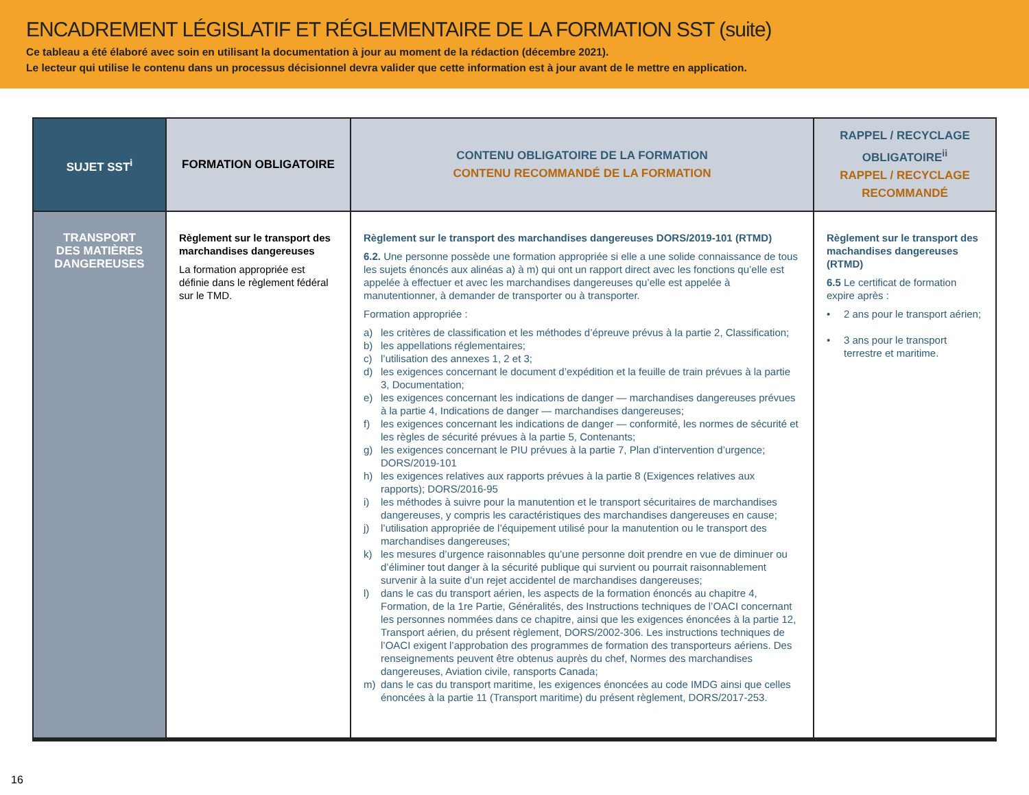ENCADREMENT LÉGISLATIF ET RÉGLEMENTAIRE DE LA FORMATION SST (suite)
Ce tableau a été élaboré avec soin en utilisant la documentation à jour au moment de la rédaction (décembre 2021).
Le lecteur qui utilise le contenu dans un processus décisionnel devra valider que cette information est à jour avant de le mettre en application.
| SUJET SST<sup>i</sup> | FORMATION OBLIGATOIRE | CONTENU OBLIGATOIRE DE LA FORMATION CONTENU RECOMMANDÉ DE LA FORMATION | RAPPEL / RECYCLAGE OBLIGATOIRE<sup>ii</sup> RAPPEL / RECYCLAGE RECOMMANDÉ |
| --- | --- | --- | --- |
| TRANSPORT DES MATIÈRES DANGEREUSES | Règlement sur le transport des marchandises dangereuses La formation appropriée est définie dans le règlement fédéral sur le TMD. | Règlement sur le transport des marchandises dangereuses DORS/2019-101 (RTMD) 6.2. Une personne possède une formation appropriée si elle a une solide connaissance de tous les sujets énoncés aux alinéas a) à m) qui ont un rapport direct avec les fonctions qu’elle est appelée à effectuer et avec les marchandises dangereuses qu’elle est appelée à manutentionner, à demander de transporter ou à transporter. Formation appropriée : a) les critères de classification et les méthodes d’épreuve prévus à la partie 2, Classification; b) les appellations réglementaires; c) l’utilisation des annexes 1, 2 et 3; d) les exigences concernant le document d’expédition et la feuille de train prévues à la partie 3, Documentation; e) les exigences concernant les indications de danger — marchandises dangereuses prévues à la partie 4, Indications de danger — marchandises dangereuses; f) les exigences concernant les indications de danger — conformité, les normes de sécurité et les règles de sécurité prévues à la partie 5, Contenants; g) les exigences concernant le PIU prévues à la partie 7, Plan d’intervention d’urgence; DORS/2019-101 h) les exigences relatives aux rapports prévues à la partie 8 (Exigences relatives aux rapports); DORS/2016-95 i) les méthodes à suivre pour la manutention et le transport sécuritaires de marchandises dangereuses, y compris les caractéristiques des marchandises dangereuses en cause; j) l’utilisation appropriée de l’équipement utilisé pour la manutention ou le transport des marchandises dangereuses; k) les mesures d’urgence raisonnables qu’une personne doit prendre en vue de diminuer ou d’éliminer tout danger à la sécurité publique qui survient ou pourrait raisonnablement survenir à la suite d’un rejet accidentel de marchandises dangereuses; l) dans le cas du transport aérien, les aspects de la formation énoncés au chapitre 4, Formation, de la 1re Partie, Généralités, des Instructions techniques de l’OACI concernant les personnes nommées dans ce chapitre, ainsi que les exigences énoncées à la partie 12, Transport aérien, du présent règlement, DORS/2002-306. Les instructions techniques de l’OACI exigent l’approbation des programmes de formation des transporteurs aériens. Des renseignements peuvent être obtenus auprès du chef, Normes des marchandises dangereuses, Aviation civile, ransports Canada; m) dans le cas du transport maritime, les exigences énoncées au code IMDG ainsi que celles énoncées à la partie 11 (Transport maritime) du présent règlement, DORS/2017-253. | Règlement sur le transport des machandises dangereuses (RTMD) 6.5 Le certificat de formation expire après : • 2 ans pour le transport aérien; • 3 ans pour le transport terrestre et maritime. |
16